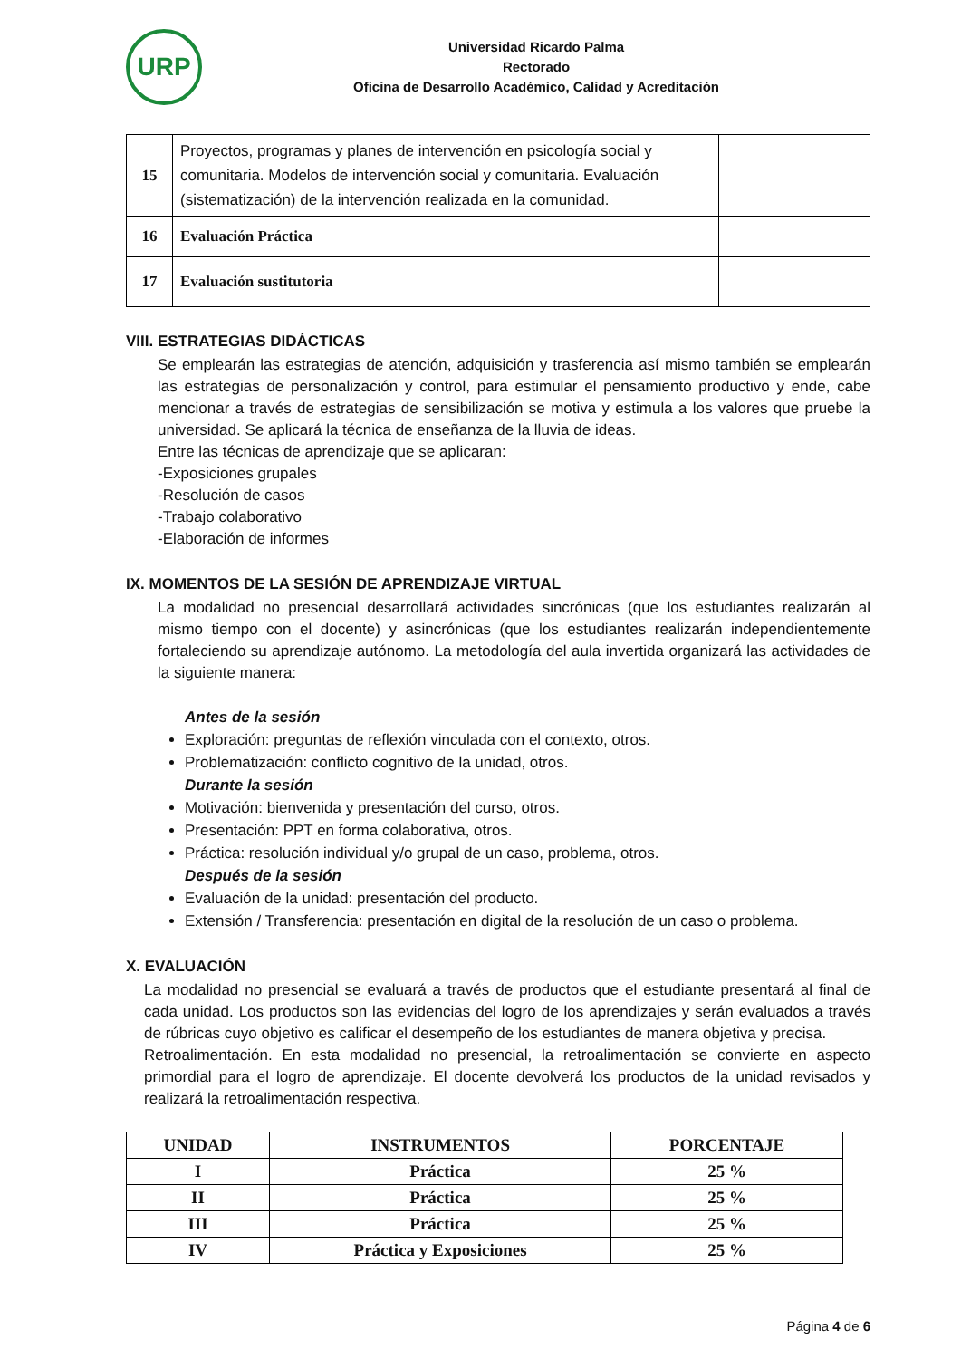URP
Universidad Ricardo Palma
Rectorado
Oficina de Desarrollo Académico, Calidad y Acreditación
| 15 | Proyectos, programas y planes de intervención en psicología social y comunitaria. Modelos de intervención social y comunitaria. Evaluación (sistematización) de la intervención realizada en la comunidad. | |
| 16 | Evaluación Práctica | |
| 17 | Evaluación sustitutoria | |
VIII. ESTRATEGIAS DIDÁCTICAS
Se emplearán las estrategias de atención, adquisición y trasferencia así mismo también se emplearán las estrategias de personalización y control, para estimular el pensamiento productivo y ende, cabe mencionar a través de estrategias de sensibilización se motiva y estimula a los valores que pruebe la universidad. Se aplicará la técnica de enseñanza de la lluvia de ideas.
Entre las técnicas de aprendizaje que se aplicaran:
-Exposiciones grupales
-Resolución de casos
-Trabajo colaborativo
-Elaboración de informes
IX. MOMENTOS DE LA SESIÓN DE APRENDIZAJE VIRTUAL
La modalidad no presencial desarrollará actividades sincrónicas (que los estudiantes realizarán al mismo tiempo con el docente) y asincrónicas (que los estudiantes realizarán independientemente fortaleciendo su aprendizaje autónomo. La metodología del aula invertida organizará las actividades de la siguiente manera:
Antes de la sesión
Exploración: preguntas de reflexión vinculada con el contexto, otros.
Problematización: conflicto cognitivo de la unidad, otros.
Durante la sesión
Motivación: bienvenida y presentación del curso, otros.
Presentación: PPT en forma colaborativa, otros.
Práctica: resolución individual y/o grupal de un caso, problema, otros.
Después de la sesión
Evaluación de la unidad: presentación del producto.
Extensión / Transferencia: presentación en digital de la resolución de un caso o problema.
X. EVALUACIÓN
La modalidad no presencial se evaluará a través de productos que el estudiante presentará al final de cada unidad. Los productos son las evidencias del logro de los aprendizajes y serán evaluados a través de rúbricas cuyo objetivo es calificar el desempeño de los estudiantes de manera objetiva y precisa.
Retroalimentación. En esta modalidad no presencial, la retroalimentación se convierte en aspecto primordial para el logro de aprendizaje. El docente devolverá los productos de la unidad revisados y realizará la retroalimentación respectiva.
| UNIDAD | INSTRUMENTOS | PORCENTAJE |
| --- | --- | --- |
| I | Práctica | 25 % |
| II | Práctica | 25 % |
| III | Práctica | 25 % |
| IV | Práctica y Exposiciones | 25 % |
Página 4 de 6